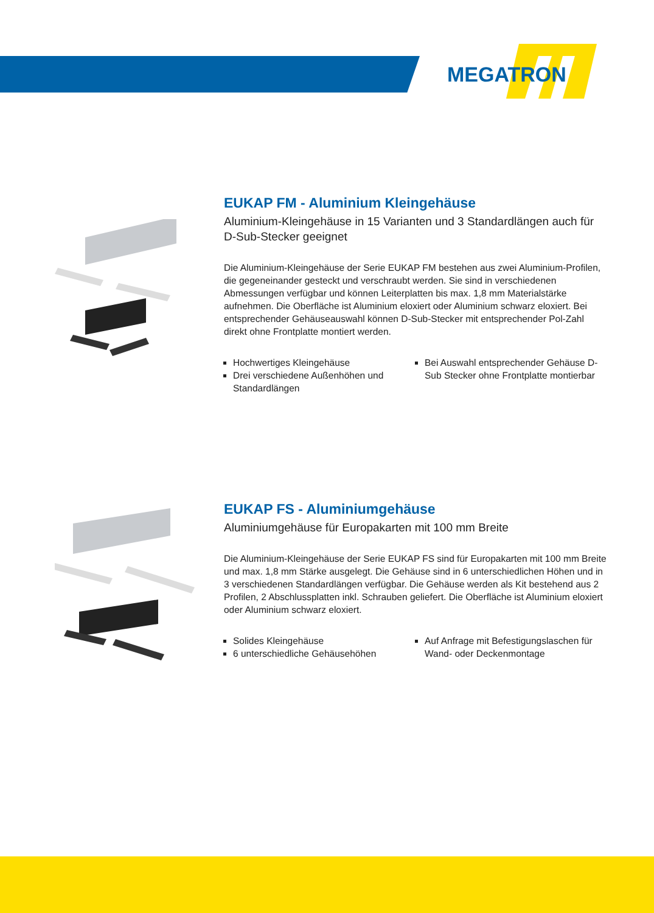MEGATRON
EUKAP FM - Aluminium Kleingehäuse
Aluminium-Kleingehäuse in 15 Varianten und 3 Standardlängen auch für D-Sub-Stecker geeignet
Die Aluminium-Kleingehäuse der Serie EUKAP FM bestehen aus zwei Aluminium-Profilen, die gegeneinander gesteckt und verschraubt werden. Sie sind in verschiedenen Abmessungen verfügbar und können Leiterplatten bis max. 1,8 mm Materialstärke aufnehmen. Die Oberfläche ist Aluminium eloxiert oder Aluminium schwarz eloxiert. Bei entsprechender Gehäuseauswahl können D-Sub-Stecker mit entsprechender Pol-Zahl direkt ohne Frontplatte montiert werden.
Hochwertiges Kleingehäuse
Drei verschiedene Außenhöhen und Standardlängen
Bei Auswahl entsprechender Gehäuse D-Sub Stecker ohne Frontplatte montierbar
EUKAP FS - Aluminiumgehäuse
Aluminiumgehäuse für Europakarten mit 100 mm Breite
Die Aluminium-Kleingehäuse der Serie EUKAP FS sind für Europakarten mit 100 mm Breite und max. 1,8 mm Stärke ausgelegt. Die Gehäuse sind in 6 unterschiedlichen Höhen und in 3 verschiedenen Standardlängen verfügbar. Die Gehäuse werden als Kit bestehend aus 2 Profilen, 2 Abschlussplatten inkl. Schrauben geliefert. Die Oberfläche ist Aluminium eloxiert oder Aluminium schwarz eloxiert.
Solides Kleingehäuse
6 unterschiedliche Gehäusehöhen
Auf Anfrage mit Befestigungslaschen für Wand- oder Deckenmontage